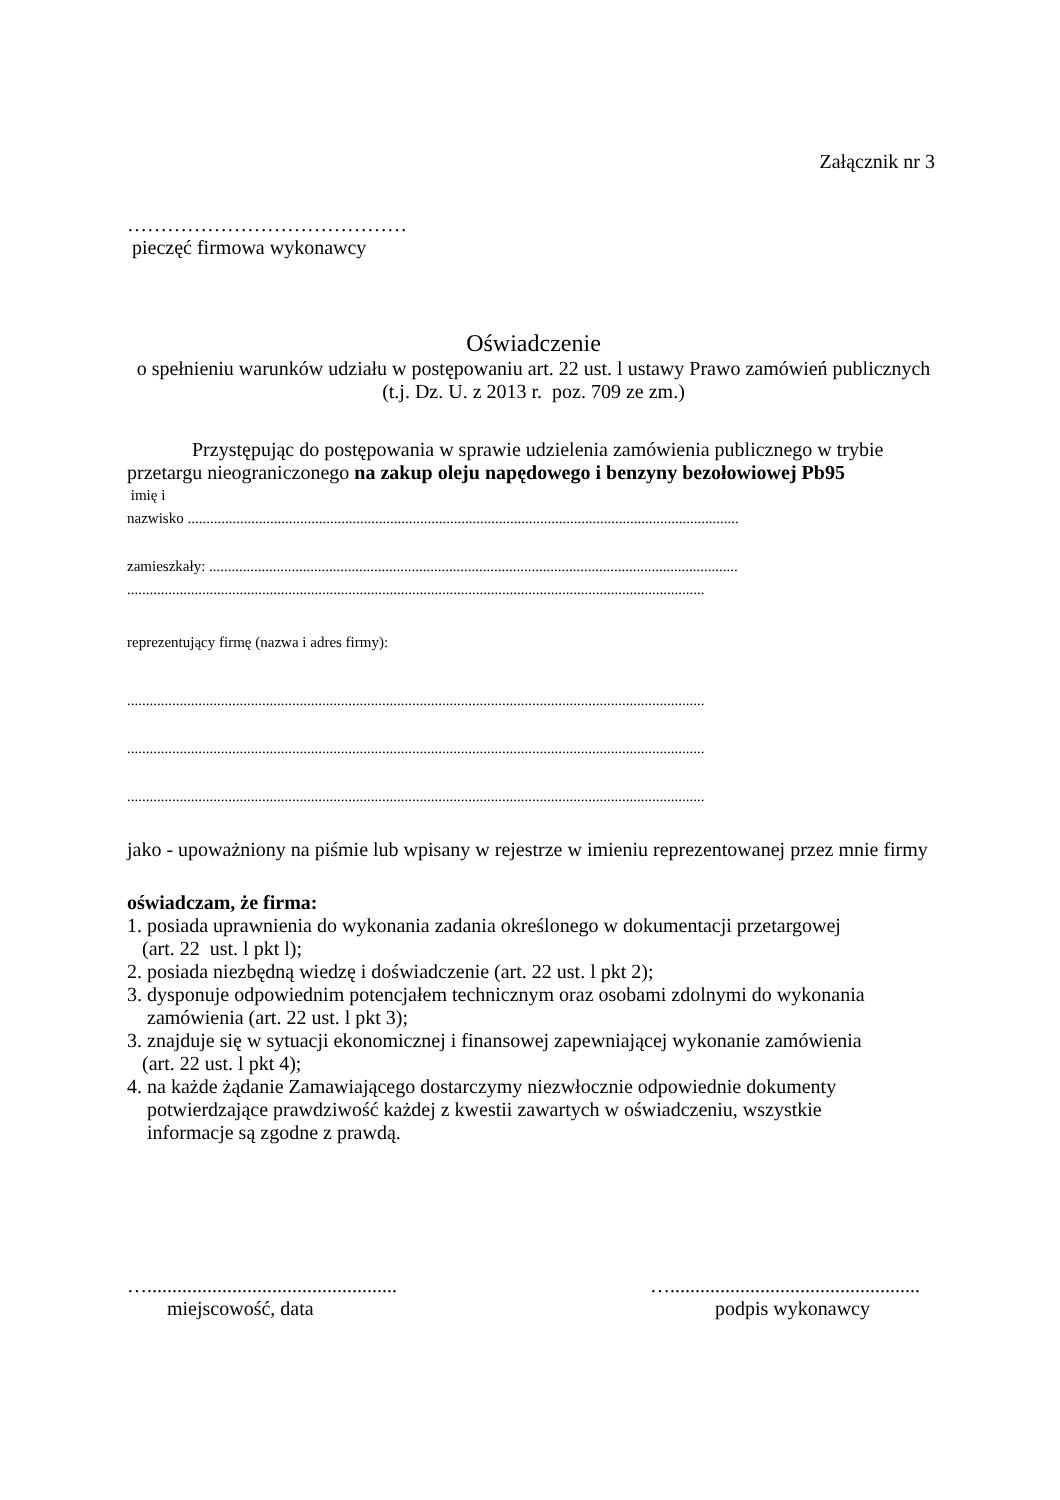Załącznik nr 3
……………………………………
pieczęć firmowa wykonawcy
Oświadczenie
o spełnieniu warunków udziału w postępowaniu art. 22 ust. l ustawy Prawo zamówień publicznych
(t.j. Dz. U. z 2013 r. poz. 709 ze zm.)
Przystępując do postępowania w sprawie udzielenia zamówienia publicznego w trybie przetargu nieograniczonego na zakup oleju napędowego i benzyny bezołowiowej Pb95
imię i
nazwisko ...................................................................................................................................................
zamieszkały: .............................................................................................................................................
..........................................................................................................................................................
reprezentujący firmę (nazwa i adres firmy):
..........................................................................................................................................................
..........................................................................................................................................................
..........................................................................................................................................................
jako - upoważniony na piśmie lub wpisany w rejestrze w imieniu reprezentowanej przez mnie firmy
oświadczam, że firma:
1. posiada uprawnienia do wykonania zadania określonego w dokumentacji przetargowej
(art. 22 ust. l pkt l);
2. posiada niezbędną wiedzę i doświadczenie (art. 22 ust. l pkt 2);
3. dysponuje odpowiednim potencjałem technicznym oraz osobami zdolnymi do wykonania
zamówienia (art. 22 ust. l pkt 3);
3. znajduje się w sytuacji ekonomicznej i finansowej zapewniającej wykonanie zamówienia
(art. 22 ust. l pkt 4);
4. na każde żądanie Zamawiającego dostarczymy niezwłocznie odpowiednie dokumenty
potwierdzające prawdziwość każdej z kwestii zawartych w oświadczeniu, wszystkie
informacje są zgodne z prawdą.
…..................................................
miejscowość, data
…..................................................
podpis wykonawcy